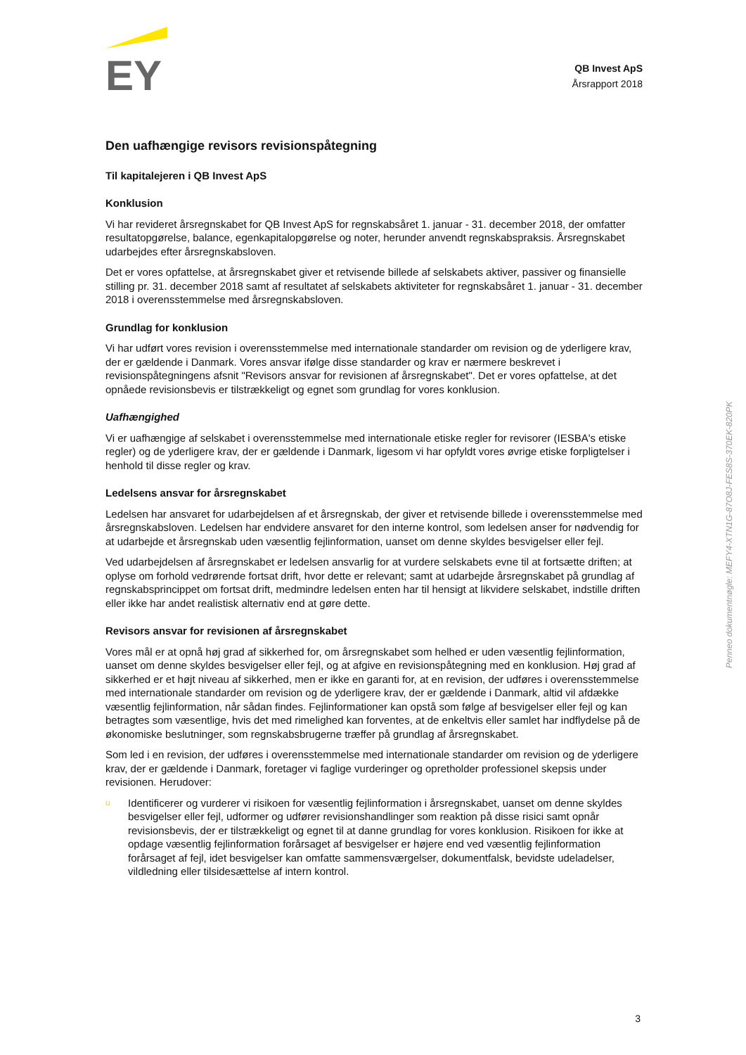EY
QB Invest ApS
Årsrapport 2018
Den uafhængige revisors revisionspåtegning
Til kapitalejeren i QB Invest ApS
Konklusion
Vi har revideret årsregnskabet for QB Invest ApS for regnskabsåret 1. januar - 31. december 2018, der omfatter resultatopgørelse, balance, egenkapitalopgørelse og noter, herunder anvendt regnskabspraksis. Årsregnskabet udarbejdes efter årsregnskabsloven.
Det er vores opfattelse, at årsregnskabet giver et retvisende billede af selskabets aktiver, passiver og finansielle stilling pr. 31. december 2018 samt af resultatet af selskabets aktiviteter for regnskabsåret 1. januar - 31. december 2018 i overensstemmelse med årsregnskabsloven.
Grundlag for konklusion
Vi har udført vores revision i overensstemmelse med internationale standarder om revision og de yderligere krav, der er gældende i Danmark. Vores ansvar ifølge disse standarder og krav er nærmere beskrevet i revisionspåtegningens afsnit "Revisors ansvar for revisionen af årsregnskabet". Det er vores opfattelse, at det opnåede revisionsbevis er tilstrækkeligt og egnet som grundlag for vores konklusion.
Uafhængighed
Vi er uafhængige af selskabet i overensstemmelse med internationale etiske regler for revisorer (IESBA's etiske regler) og de yderligere krav, der er gældende i Danmark, ligesom vi har opfyldt vores øvrige etiske forpligtelser i henhold til disse regler og krav.
Ledelsens ansvar for årsregnskabet
Ledelsen har ansvaret for udarbejdelsen af et årsregnskab, der giver et retvisende billede i overensstemmelse med årsregnskabsloven. Ledelsen har endvidere ansvaret for den interne kontrol, som ledelsen anser for nødvendig for at udarbejde et årsregnskab uden væsentlig fejlinformation, uanset om denne skyldes besvigelser eller fejl.
Ved udarbejdelsen af årsregnskabet er ledelsen ansvarlig for at vurdere selskabets evne til at fortsætte driften; at oplyse om forhold vedrørende fortsat drift, hvor dette er relevant; samt at udarbejde årsregnskabet på grundlag af regnskabsprincippet om fortsat drift, medmindre ledelsen enten har til hensigt at likvidere selskabet, indstille driften eller ikke har andet realistisk alternativ end at gøre dette.
Revisors ansvar for revisionen af årsregnskabet
Vores mål er at opnå høj grad af sikkerhed for, om årsregnskabet som helhed er uden væsentlig fejlinformation, uanset om denne skyldes besvigelser eller fejl, og at afgive en revisionspåtegning med en konklusion. Høj grad af sikkerhed er et højt niveau af sikkerhed, men er ikke en garanti for, at en revision, der udføres i overensstemmelse med internationale standarder om revision og de yderligere krav, der er gældende i Danmark, altid vil afdække væsentlig fejlinformation, når sådan findes. Fejlinformationer kan opstå som følge af besvigelser eller fejl og kan betragtes som væsentlige, hvis det med rimelighed kan forventes, at de enkeltvis eller samlet har indflydelse på de økonomiske beslutninger, som regnskabsbrugerne træffer på grundlag af årsregnskabet.
Som led i en revision, der udføres i overensstemmelse med internationale standarder om revision og de yderligere krav, der er gældende i Danmark, foretager vi faglige vurderinger og opretholder professionel skepsis under revisionen. Herudover:
u
Identificerer og vurderer vi risikoen for væsentlig fejlinformation i årsregnskabet, uanset om denne skyldes besvigelser eller fejl, udformer og udfører revisionshandlinger som reaktion på disse risici samt opnår revisionsbevis, der er tilstrækkeligt og egnet til at danne grundlag for vores konklusion. Risikoen for ikke at opdage væsentlig fejlinformation forårsaget af besvigelser er højere end ved væsentlig fejlinformation forårsaget af fejl, idet besvigelser kan omfatte sammensværgelser, dokumentfalsk, bevidste udeladelser, vildledning eller tilsidesættelse af intern kontrol.
Penneo dokumentnøgle: MEFY4-XTN1G-87O8J-FES8S-370EK-820PK
3